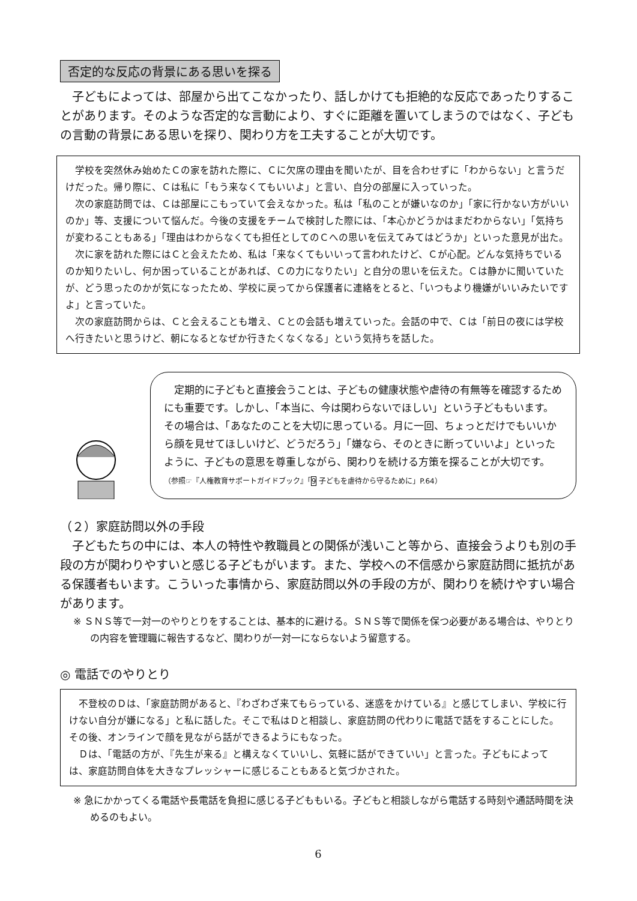否定的な反応の背景にある思いを探る
　子どもによっては、部屋から出てこなかったり、話しかけても拒絶的な反応であったりすることがあります。そのような否定的な言動により、すぐに距離を置いてしまうのではなく、子どもの言動の背景にある思いを探り、関わり方を工夫することが大切です。
　学校を突然休み始めたＣの家を訪れた際に、Ｃに欠席の理由を聞いたが、目を合わせずに「わからない」と言うだけだった。帰り際に、Ｃは私に「もう来なくてもいいよ」と言い、自分の部屋に入っていった。
　次の家庭訪問では、Ｃは部屋にこもっていて会えなかった。私は「私のことが嫌いなのか」「家に行かない方がいいのか」等、支援について悩んだ。今後の支援をチームで検討した際には、「本心かどうかはまだわからない」「気持ちが変わることもある」「理由はわからなくても担任としてのＣへの思いを伝えてみてはどうか」といった意見が出た。
　次に家を訪れた際にはＣと会えたため、私は「来なくてもいいって言われたけど、Ｃが心配。どんな気持ちでいるのか知りたいし、何か困っていることがあれば、Ｃの力になりたい」と自分の思いを伝えた。Ｃは静かに聞いていたが、どう思ったのかが気になったため、学校に戻ってから保護者に連絡をとると、「いつもより機嫌がいいみたいですよ」と言っていた。
　次の家庭訪問からは、Ｃと会えることも増え、Ｃとの会話も増えていった。会話の中で、Ｃは「前日の夜には学校へ行きたいと思うけど、朝になるとなぜか行きたくなくなる」という気持ちを話した。
　定期的に子どもと直接会うことは、子どもの健康状態や虐待の有無等を確認するためにも重要です。しかし、「本当に、今は関わらないでほしい」という子どももいます。その場合は、「あなたのことを大切に思っている。月に一回、ちょっとだけでもいいから顔を見せてほしいけど、どうだろう」「嫌なら、そのときに断っていいよ」といったように、子どもの意思を尊重しながら、関わりを続ける方策を探ることが大切です。（参照☞『人権教育サポートガイドブック』「9 子どもを虐待から守るために」P.64）
（２）家庭訪問以外の手段
　子どもたちの中には、本人の特性や教職員との関係が浅いこと等から、直接会うよりも別の手段の方が関わりやすいと感じる子どもがいます。また、学校への不信感から家庭訪問に抵抗がある保護者もいます。こういった事情から、家庭訪問以外の手段の方が、関わりを続けやすい場合があります。
※ ＳＮＳ等で一対一のやりとりをすることは、基本的に避ける。ＳＮＳ等で関係を保つ必要がある場合は、やりとりの内容を管理職に報告するなど、関わりが一対一にならないよう留意する。
◎ 電話でのやりとり
　不登校のＤは、「家庭訪問があると、『わざわざ来てもらっている、迷惑をかけている』と感じてしまい、学校に行けない自分が嫌になる」と私に話した。そこで私はＤと相談し、家庭訪問の代わりに電話で話をすることにした。その後、オンラインで顔を見ながら話ができるようにもなった。
　Ｄは、「電話の方が、『先生が来る』と構えなくていいし、気軽に話ができていい」と言った。子どもによっては、家庭訪問自体を大きなプレッシャーに感じることもあると気づかされた。
※ 急にかかってくる電話や長電話を負担に感じる子どももいる。子どもと相談しながら電話する時刻や通話時間を決めるのもよい。
6